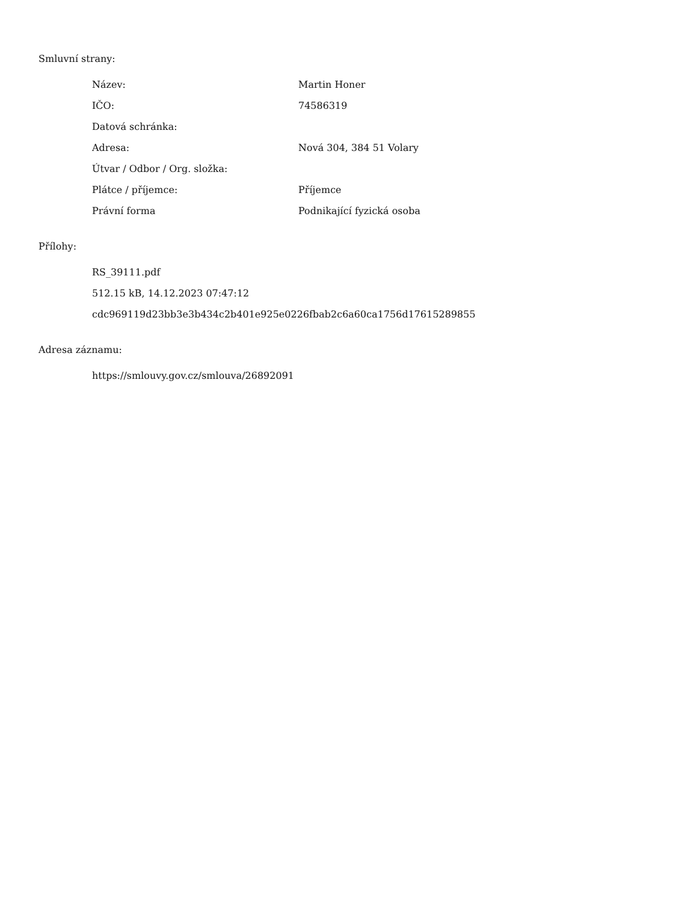Smluvní strany:
| Název: | Martin Honer |
| IČO: | 74586319 |
| Datová schránka: | |
| Adresa: | Nová 304, 384 51 Volary |
| Útvar / Odbor / Org. složka: | |
| Plátce / příjemce: | Příjemce |
| Právní forma | Podnikající fyzická osoba |
Přílohy:
RS_39111.pdf
512.15 kB, 14.12.2023 07:47:12
cdc969119d23bb3e3b434c2b401e925e0226fbab2c6a60ca1756d17615289855
Adresa záznamu:
https://smlouvy.gov.cz/smlouva/26892091